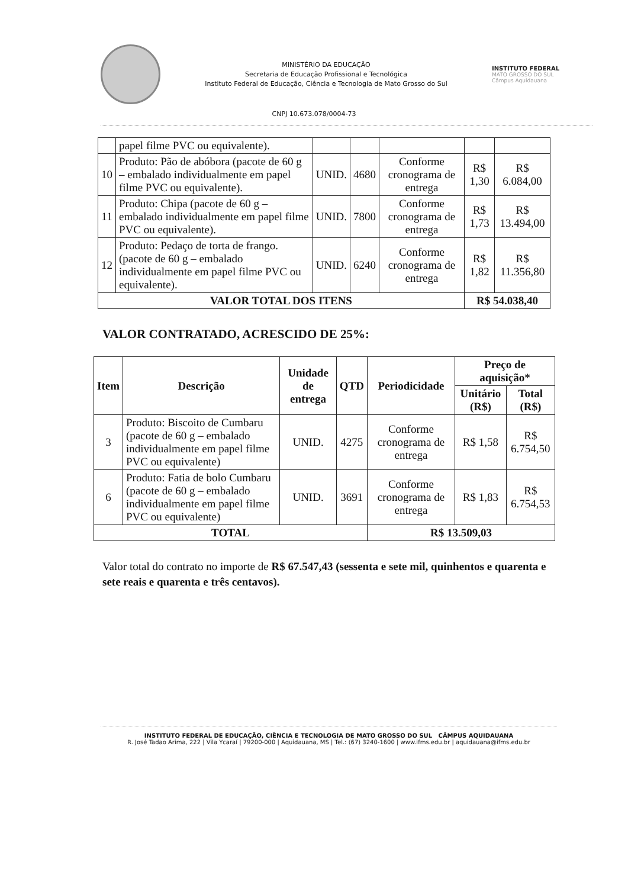MINISTÉRIO DA EDUCAÇÃO
Secretaria de Educação Profissional e Tecnológica
Instituto Federal de Educação, Ciência e Tecnologia de Mato Grosso do Sul
INSTITUTO FEDERAL
MATO GROSSO DO SUL
Câmpus Aquidauana
CNPJ 10.673.078/0004-73
| | papel filme PVC ou equivalente). | | | | | |
| 10 | Produto: Pão de abóbora (pacote de 60 g – embalado individualmente em papel filme PVC ou equivalente). | UNID. | 4680 | Conforme cronograma de entrega | R$ 1,30 | R$ 6.084,00 |
| 11 | Produto: Chipa (pacote de 60 g – embalado individualmente em papel filme PVC ou equivalente). | UNID. | 7800 | Conforme cronograma de entrega | R$ 1,73 | R$ 13.494,00 |
| 12 | Produto: Pedaço de torta de frango. (pacote de 60 g – embalado individualmente em papel filme PVC ou equivalente). | UNID. | 6240 | Conforme cronograma de entrega | R$ 1,82 | R$ 11.356,80 |
| VALOR TOTAL DOS ITENS | | | | | R$ 54.038,40 | |
VALOR CONTRATADO, ACRESCIDO DE 25%:
| Item | Descrição | Unidade de entrega | QTD | Periodicidade | Preço de aquisição* | |
| --- | --- | --- | --- | --- | --- | --- |
| | | | | | Unitário (R$) | Total (R$) |
| 3 | Produto: Biscoito de Cumbaru (pacote de 60 g – embalado individualmente em papel filme PVC ou equivalente) | UNID. | 4275 | Conforme cronograma de entrega | R$ 1,58 | R$ 6.754,50 |
| 6 | Produto: Fatia de bolo Cumbaru (pacote de 60 g – embalado individualmente em papel filme PVC ou equivalente) | UNID. | 3691 | Conforme cronograma de entrega | R$ 1,83 | R$ 6.754,53 |
| TOTAL | | | | R$ 13.509,03 | | |
Valor total do contrato no importe de R$ 67.547,43 (sessenta e sete mil, quinhentos e quarenta e sete reais e quarenta e três centavos).
INSTITUTO FEDERAL DE EDUCAÇÃO, CIÊNCIA E TECNOLOGIA DE MATO GROSSO DO SUL CÂMPUS AQUIDAUANA
R. José Tadao Arima, 222 | Vila Ycaraí | 79200-000 | Aquidauana, MS | Tel.: (67) 3240-1600 | www.ifms.edu.br | aquidauana@ifms.edu.br